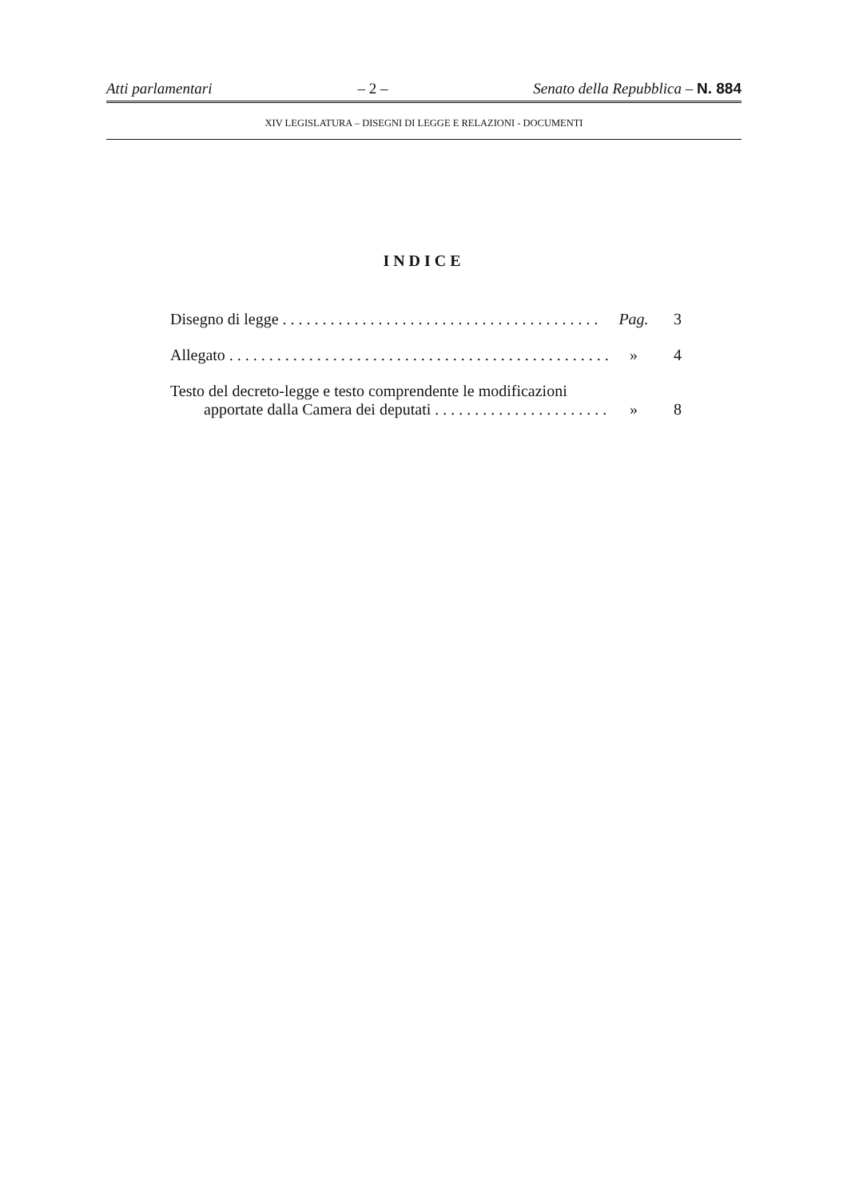Atti parlamentari – 2 – Senato della Repubblica – N. 884
XIV LEGISLATURA – DISEGNI DI LEGGE E RELAZIONI - DOCUMENTI
INDICE
Disegno di legge . . . . . . . . . . . . . . . . . . . . . . . . . . . . . . . . . . . . . . . . Pag. 3
Allegato . . . . . . . . . . . . . . . . . . . . . . . . . . . . . . . . . . . . . . . . . . . . . . . . » 4
Testo del decreto-legge e testo comprendente le modificazioni
apportate dalla Camera dei deputati . . . . . . . . . . . . . . . . . . . . . . . . » 8